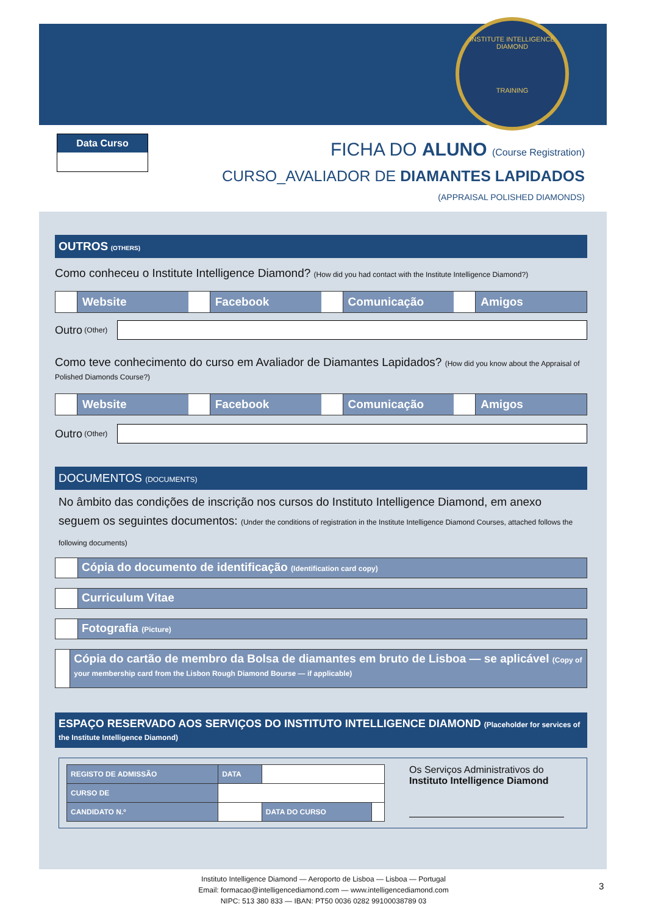INSTITUTE INTELLIGENCE DIAMOND
TRAINING
Data Curso
FICHA DO ALUNO (Course Registration)
CURSO_AVALIADOR DE DIAMANTES LAPIDADOS
(APPRAISAL POLISHED DIAMONDS)
OUTROS (OTHERS)
Como conheceu o Institute Intelligence Diamond? (How did you had contact with the Institute Intelligence Diamond?)
Website Facebook Comunicação Amigos
Outro (Other)
Como teve conhecimento do curso em Avaliador de Diamantes Lapidados? (How did you know about the Appraisal of Polished Diamonds Course?)
Website Facebook Comunicação Amigos
Outro (Other)
DOCUMENTOS (DOCUMENTS)
No âmbito das condições de inscrição nos cursos do Instituto Intelligence Diamond, em anexo seguem os seguintes documentos: (Under the conditions of registration in the Institute Intelligence Diamond Courses, attached follows the following documents)
Cópia do documento de identificação (Identification card copy)
Curriculum Vitae
Fotografia (Picture)
Cópia do cartão de membro da Bolsa de diamantes em bruto de Lisboa — se aplicável (Copy of your membership card from the Lisbon Rough Diamond Bourse — if applicable)
ESPAÇO RESERVADO AOS SERVIÇOS DO INSTITUTO INTELLIGENCE DIAMOND (Placeholder for services of the Institute Intelligence Diamond)
| REGISTO DE ADMISSÃO | DATA | | |
| CURSO DE | | | |
| CANDIDATO N.º | | DATA DO CURSO | |
Os Serviços Administrativos do
Instituto Intelligence Diamond
Instituto Intelligence Diamond — Aeroporto de Lisboa — Lisboa — Portugal
Email: formacao@intelligencediamond.com — www.intelligencediamond.com
NIPC: 513 380 833 — IBAN: PT50 0036 0282 99100038789 03
3